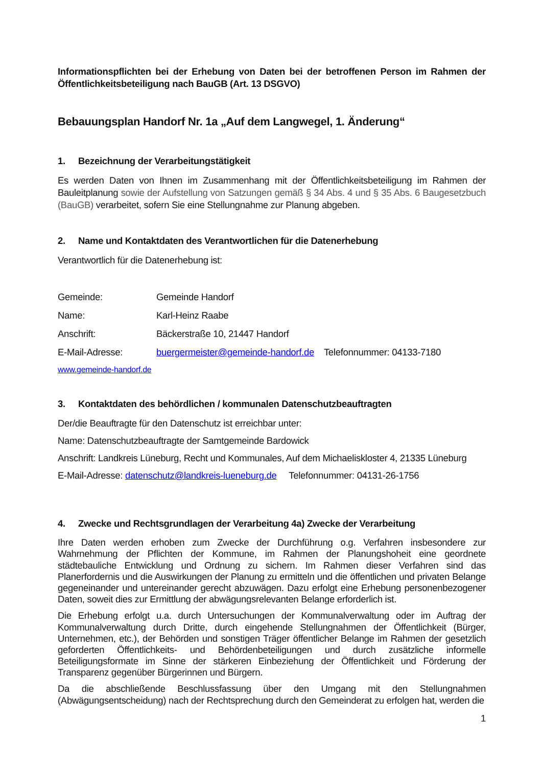Informationspflichten bei der Erhebung von Daten bei der betroffenen Person im Rahmen der Öffentlichkeitsbeteiligung nach BauGB (Art. 13 DSGVO)
Bebauungsplan Handorf Nr. 1a „Auf dem Langwegel, 1. Änderung“
1. Bezeichnung der Verarbeitungstätigkeit
Es werden Daten von Ihnen im Zusammenhang mit der Öffentlichkeitsbeteiligung im Rahmen der Bauleitplanung sowie der Aufstellung von Satzungen gemäß § 34 Abs. 4 und § 35 Abs. 6 Baugesetzbuch (BauGB) verarbeitet, sofern Sie eine Stellungnahme zur Planung abgeben.
2. Name und Kontaktdaten des Verantwortlichen für die Datenerhebung
Verantwortlich für die Datenerhebung ist:
Gemeinde: Gemeinde Handorf
Name: Karl-Heinz Raabe
Anschrift: Bäckerstraße 10, 21447 Handorf
E-Mail-Adresse: buergermeister@gemeinde-handorf.de Telefonnummer: 04133-7180
www.gemeinde-handorf.de
3. Kontaktdaten des behördlichen / kommunalen Datenschutzbeauftragten
Der/die Beauftragte für den Datenschutz ist erreichbar unter:
Name: Datenschutzbeauftragte der Samtgemeinde Bardowick
Anschrift: Landkreis Lüneburg, Recht und Kommunales, Auf dem Michaeliskloster 4, 21335 Lüneburg
E-Mail-Adresse: datenschutz@landkreis-lueneburg.de Telefonnummer: 04131-26-1756
4. Zwecke und Rechtsgrundlagen der Verarbeitung 4a) Zwecke der Verarbeitung
Ihre Daten werden erhoben zum Zwecke der Durchführung o.g. Verfahren insbesondere zur Wahrnehmung der Pflichten der Kommune, im Rahmen der Planungshoheit eine geordnete städtebauliche Entwicklung und Ordnung zu sichern. Im Rahmen dieser Verfahren sind das Planerfordernis und die Auswirkungen der Planung zu ermitteln und die öffentlichen und privaten Belange gegeneinander und untereinander gerecht abzuwägen. Dazu erfolgt eine Erhebung personenbezogener Daten, soweit dies zur Ermittlung der abwägungsrelevanten Belange erforderlich ist.
Die Erhebung erfolgt u.a. durch Untersuchungen der Kommunalverwaltung oder im Auftrag der Kommunalverwaltung durch Dritte, durch eingehende Stellungnahmen der Öffentlichkeit (Bürger, Unternehmen, etc.), der Behörden und sonstigen Träger öffentlicher Belange im Rahmen der gesetzlich geforderten Öffentlichkeits- und Behördenbeteiligungen und durch zusätzliche informelle Beteiligungsformate im Sinne der stärkeren Einbeziehung der Öffentlichkeit und Förderung der Transparenz gegenüber Bürgerinnen und Bürgern.
Da die abschließende Beschlussfassung über den Umgang mit den Stellungnahmen (Abwägungsentscheidung) nach der Rechtsprechung durch den Gemeinderat zu erfolgen hat, werden die
1